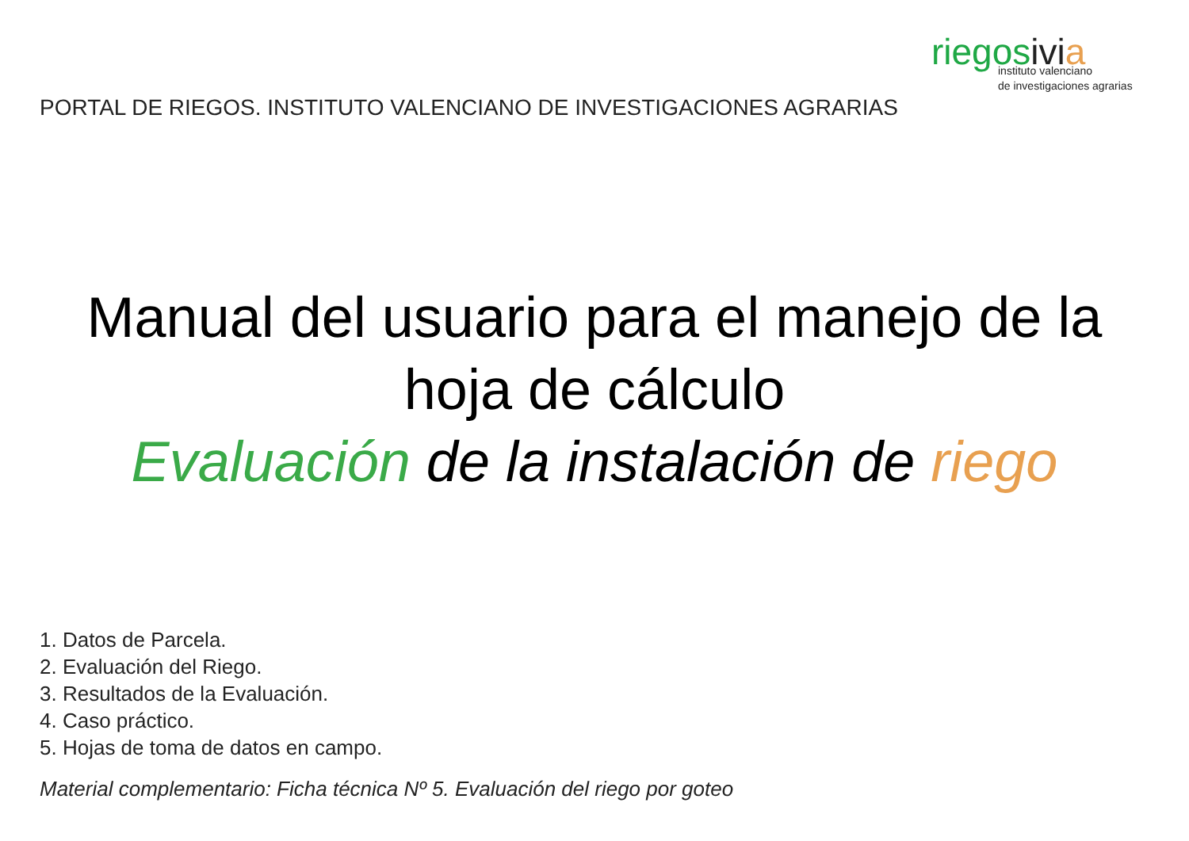riegosivi a
instituto valenciano
de investigaciones agrarias
PORTAL DE RIEGOS. INSTITUTO VALENCIANO DE INVESTIGACIONES AGRARIAS
Manual del usuario para el manejo de la
hoja de cálculo
Evaluación de la instalación de riego
1. Datos de Parcela.
2. Evaluación del Riego.
3. Resultados de la Evaluación.
4. Caso práctico.
5. Hojas de toma de datos en campo.
Material complementario: Ficha técnica Nº 5. Evaluación del riego por goteo